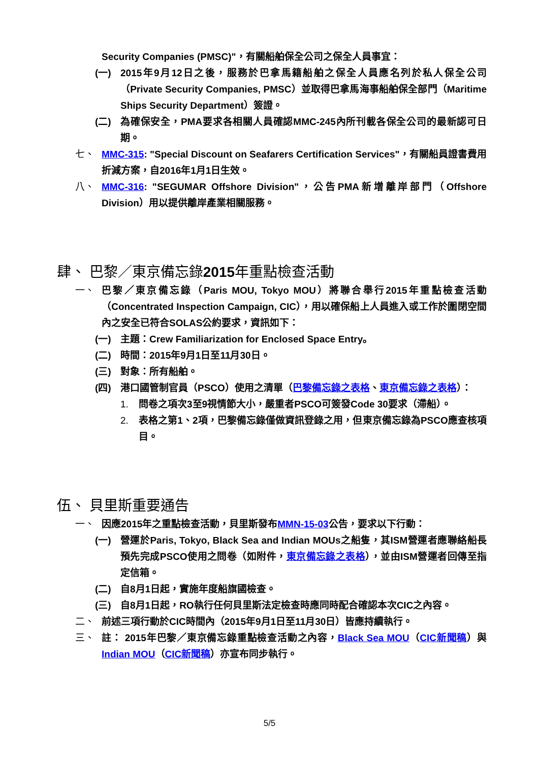Security Companies (PMSC)"，有關船舶保全公司之保全人員事宜：
(一) 2015年9月12日之後，服務於巴拿馬籍船舶之保全人員應名列於私人保全公司（Private Security Companies, PMSC）並取得巴拿馬海事船舶保全部門（Maritime Ships Security Department）簽證。
(二) 為確保安全，PMA要求各相關人員確認MMC-245內所刊載各保全公司的最新認可日期。
七、 MMC-315: "Special Discount on Seafarers Certification Services"，有關船員證書費用折減方案，自2016年1月1日生效。
八、 MMC-316: "SEGUMAR Offshore Division"，公告PMA新增離岸部門（Offshore Division）用以提供離岸產業相關服務。
肆、 巴黎／東京備忘錄2015年重點檢查活動
一、 巴黎／東京備忘錄（Paris MOU, Tokyo MOU）將聯合舉行2015年重點檢查活動（Concentrated Inspection Campaign, CIC），用以確保船上人員進入或工作於圍閉空間內之安全已符合SOLAS公約要求，資訊如下：
(一) 主題：Crew Familiarization for Enclosed Space Entry。
(二) 時間：2015年9月1日至11月30日。
(三) 對象：所有船舶。
(四) 港口國管制官員（PSCO）使用之清單（巴黎備忘錄之表格、東京備忘錄之表格）：
1. 問卷之項次3至9視情節大小，嚴重者PSCO可簽發Code 30要求（滯船）。
2. 表格之第1、2項，巴黎備忘錄僅做資訊登錄之用，但東京備忘錄為PSCO應查核項目。
伍、 貝里斯重要通告
一、 因應2015年之重點檢查活動，貝里斯發布MMN-15-03公告，要求以下行動：
(一) 營運於Paris, Tokyo, Black Sea and Indian MOUs之船隻，其ISM營運者應聯絡船長預先完成PSCO使用之問卷（如附件，東京備忘錄之表格），並由ISM營運者回傳至指定信箱。
(二) 自8月1日起，實施年度船旗國檢查。
(三) 自8月1日起，RO執行任何貝里斯法定檢查時應同時配合確認本次CIC之內容。
二、 前述三項行動於CIC時間內（2015年9月1日至11月30日）皆應持續執行。
三、 註： 2015年巴黎／東京備忘錄重點檢查活動之內容，Black Sea MOU（CIC新聞稿）與Indian MOU（CIC新聞稿）亦宣布同步執行。
5/5